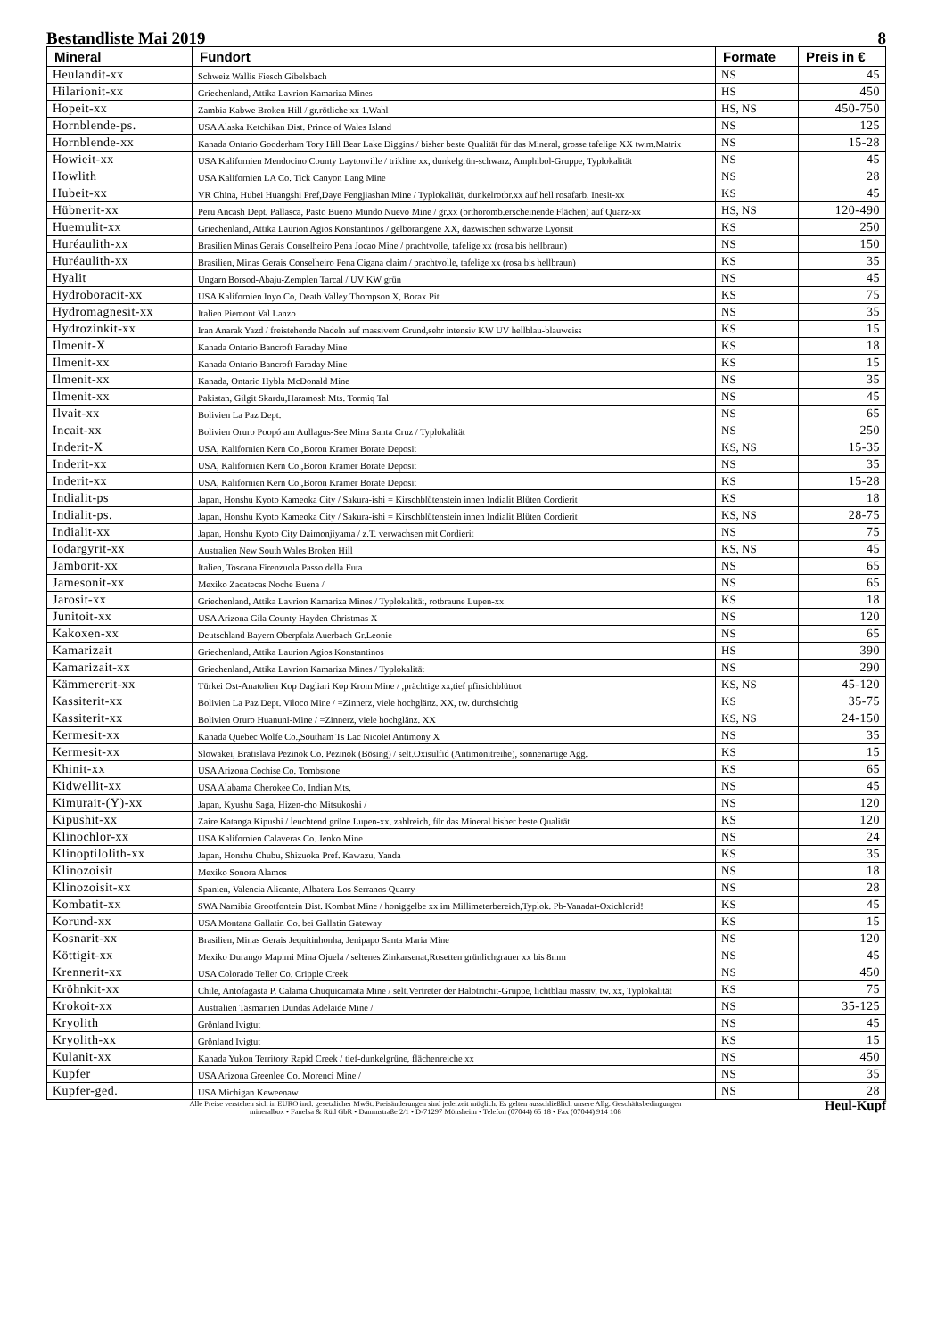Bestandliste Mai 2019 8
| Mineral | Fundort | Formate | Preis in € |
| --- | --- | --- | --- |
| Heulandit-xx | Schweiz Wallis Fiesch Gibelsbach | NS | 45 |
| Hilarionit-xx | Griechenland, Attika Lavrion Kamariza Mines | HS | 450 |
| Hopeit-xx | Zambia Kabwe Broken Hill / gr.rötliche xx 1.Wahl | HS, NS | 450-750 |
| Hornblende-ps. | USA Alaska Ketchikan Dist. Prince of Wales Island | NS | 125 |
| Hornblende-xx | Kanada Ontario Gooderham Tory Hill Bear Lake Diggins / bisher beste Qualität für das Mineral, grosse tafelige XX tw.m.Matrix | NS | 15-28 |
| Howieit-xx | USA Kalifornien Mendocino County Laytonville / trikline xx, dunkelgrün-schwarz, Amphibol-Gruppe, Typlokalität | NS | 45 |
| Howlith | USA Kalifornien LA Co. Tick Canyon Lang Mine | NS | 28 |
| Hubeit-xx | VR China, Hubei Huangshi Pref,Daye Fengjiashan Mine / Typlokalität, dunkelrotbr.xx auf hell rosafarb. Inesit-xx | KS | 45 |
| Hübnerit-xx | Peru Ancash Dept. Pallasca, Pasto Bueno Mundo Nuevo Mine / gr.xx (orthoromb.erscheinende Flächen) auf Quarz-xx | HS, NS | 120-490 |
| Huemulit-xx | Griechenland, Attika Laurion Agios Konstantinos / gelborangene XX, dazwischen schwarze Lyonsit | KS | 250 |
| Huréaulith-xx | Brasilien Minas Gerais Conselheiro Pena Jocao Mine / prachtvolle, tafelige xx (rosa bis hellbraun) | NS | 150 |
| Huréaulith-xx | Brasilien, Minas Gerais Conselheiro Pena Cigana claim / prachtvolle, tafelige xx (rosa bis hellbraun) | KS | 35 |
| Hyalit | Ungarn Borsod-Abaju-Zemplen Tarcal / UV KW grün | NS | 45 |
| Hydroboracit-xx | USA Kalifornien Inyo Co, Death Valley Thompson X, Borax Pit | KS | 75 |
| Hydromagnesit-xx | Italien Piemont Val Lanzo | NS | 35 |
| Hydrozinkit-xx | Iran Anarak Yazd / freistehende Nadeln auf massivem Grund,sehr intensiv KW UV hellblau-blauweiss | KS | 15 |
| Ilmenit-X | Kanada Ontario Bancroft Faraday Mine | KS | 18 |
| Ilmenit-xx | Kanada Ontario Bancroft Faraday Mine | KS | 15 |
| Ilmenit-xx | Kanada, Ontario Hybla McDonald Mine | NS | 35 |
| Ilmenit-xx | Pakistan, Gilgit Skardu,Haramosh Mts. Tormiq Tal | NS | 45 |
| Ilvait-xx | Bolivien La Paz Dept. | NS | 65 |
| Incait-xx | Bolivien Oruro Poopó am Aullagus-See Mina Santa Cruz / Typlokalität | NS | 250 |
| Inderit-X | USA, Kalifornien Kern Co.,Boron Kramer Borate Deposit | KS, NS | 15-35 |
| Inderit-xx | USA, Kalifornien Kern Co.,Boron Kramer Borate Deposit | NS | 35 |
| Inderit-xx | USA, Kalifornien Kern Co.,Boron Kramer Borate Deposit | KS | 15-28 |
| Indialit-ps | Japan, Honshu Kyoto Kameoka City / Sakura-ishi = Kirschblütenstein innen Indialit Blüten Cordierit | KS | 18 |
| Indialit-ps. | Japan, Honshu Kyoto Kameoka City / Sakura-ishi = Kirschblütenstein innen Indialit Blüten Cordierit | KS, NS | 28-75 |
| Indialit-xx | Japan, Honshu Kyoto City Daimonjiyama / z.T. verwachsen mit Cordierit | NS | 75 |
| Iodargyrit-xx | Australien New South Wales Broken Hill | KS, NS | 45 |
| Jamborit-xx | Italien, Toscana Firenzuola Passo della Futa | NS | 65 |
| Jamesonit-xx | Mexiko Zacatecas Noche Buena / | NS | 65 |
| Jarosit-xx | Griechenland, Attika Lavrion Kamariza Mines / Typlokalität, rotbraune Lupen-xx | KS | 18 |
| Junitoit-xx | USA Arizona Gila County Hayden Christmas X | NS | 120 |
| Kakoxen-xx | Deutschland Bayern Oberpfalz Auerbach Gr.Leonie | NS | 65 |
| Kamarizait | Griechenland, Attika Laurion Agios Konstantinos | HS | 390 |
| Kamarizait-xx | Griechenland, Attika Lavrion Kamariza Mines / Typlokalität | NS | 290 |
| Kämmererit-xx | Türkei Ost-Anatolien Kop Dagliari Kop Krom Mine / ,prächtige xx,tief pfirsichblütrot | KS, NS | 45-120 |
| Kassiterit-xx | Bolivien La Paz Dept. Viloco Mine / =Zinnerz, viele hochglänz. XX, tw. durchsichtig | KS | 35-75 |
| Kassiterit-xx | Bolivien Oruro Huanuni-Mine / =Zinnerz, viele hochglänz. XX | KS, NS | 24-150 |
| Kermesit-xx | Kanada Quebec Wolfe Co.,Southam Ts Lac Nicolet Antimony X | NS | 35 |
| Kermesit-xx | Slowakei, Bratislava Pezinok Co. Pezinok (Bösing) / selt.Oxisulfid (Antimonitreihe), sonnenartige Agg. | KS | 15 |
| Khinit-xx | USA Arizona Cochise Co. Tombstone | KS | 65 |
| Kidwellit-xx | USA Alabama Cherokee Co. Indian Mts. | NS | 45 |
| Kimurait-(Y)-xx | Japan, Kyushu Saga, Hizen-cho Mitsukoshi / | NS | 120 |
| Kipushit-xx | Zaire Katanga Kipushi / leuchtend grüne Lupen-xx, zahlreich, für das Mineral bisher beste Qualität | KS | 120 |
| Klinochlor-xx | USA Kalifornien Calaveras Co. Jenko Mine | NS | 24 |
| Klinoptilolith-xx | Japan, Honshu Chubu, Shizuoka Pref. Kawazu, Yanda | KS | 35 |
| Klinozoisit | Mexiko Sonora Alamos | NS | 18 |
| Klinozoisit-xx | Spanien, Valencia Alicante, Albatera Los Serranos Quarry | NS | 28 |
| Kombatit-xx | SWA Namibia Grootfontein Dist. Kombat Mine / honiggelbe xx im Millimeterbereich,Typlok. Pb-Vanadat-Oxichlorid! | KS | 45 |
| Korund-xx | USA Montana Gallatin Co. bei Gallatin Gateway | KS | 15 |
| Kosnarit-xx | Brasilien, Minas Gerais Jequitinhonha, Jenipapo Santa Maria Mine | NS | 120 |
| Köttigit-xx | Mexiko Durango Mapimi Mina Ojuela / seltenes Zinkarsenat,Rosetten grünlichgrauer xx bis 8mm | NS | 45 |
| Krennerit-xx | USA Colorado Teller Co. Cripple Creek | NS | 450 |
| Kröhnkit-xx | Chile, Antofagasta P. Calama Chuquicamata Mine / selt.Vertreter der Halotrichit-Gruppe, lichtblau massiv, tw. xx, Typlokalität | KS | 75 |
| Krokoit-xx | Australien Tasmanien Dundas Adelaide Mine / | NS | 35-125 |
| Kryolith | Grönland Ivigtut | NS | 45 |
| Kryolith-xx | Grönland Ivigtut | KS | 15 |
| Kulanit-xx | Kanada Yukon Territory Rapid Creek / tief-dunkelgrüne, flächenreiche xx | NS | 450 |
| Kupfer | USA Arizona Greenlee Co. Morenci Mine / | NS | 35 |
| Kupfer-ged. | USA Michigan Keweenaw | NS | 28 |
Alle Preise verstehen sich in EURO incl. gesetzlicher MwSt. Preisänderungen sind jederzeit möglich. Es gelten ausschließlich unsere Allg. Geschäftsbedingungen
mineralbox • Fanelsa & Rüd GbR • Dammstraße 2/1 • D-71297 Mönsheim • Telefon (07044) 65 18 • Fax (07044) 914 108
Heul-Kupf